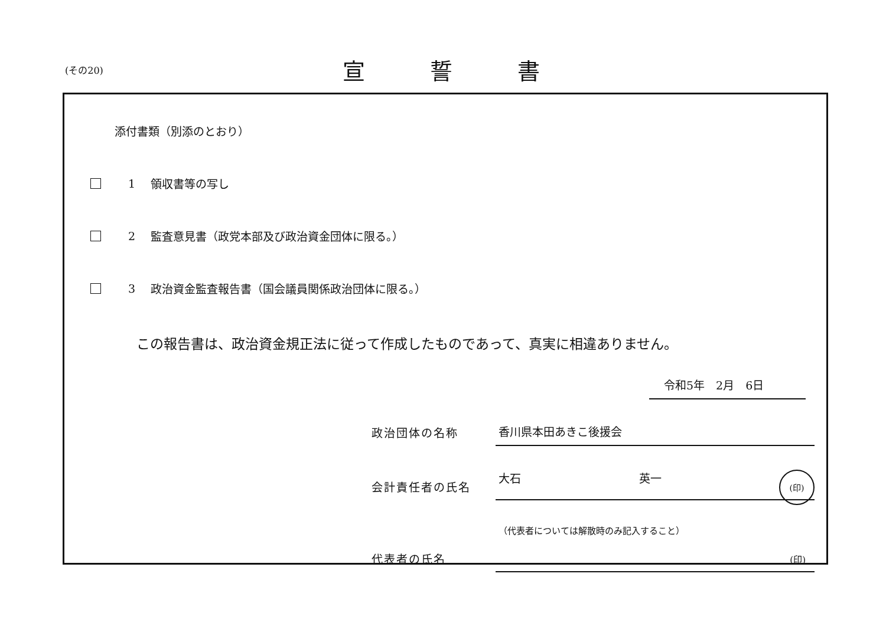(その20)
宣誓書
添付書類（別添のとおり）
1 領収書等の写し
2
監査意見書（政党本部及び政治資金団体に限る。）
3
政治資金監査報告書（国会議員関係政治団体に限る。）
この報告書は、政治資金規正法に従って作成したものであって、真実に相違ありません。
令和5年　2月　6日
政治団体の名称
香川県本田あきこ後援会
会計責任者の氏名
大石 英一 (印)
代表者の氏名
（代表者については解散時のみ記入すること）
(印)